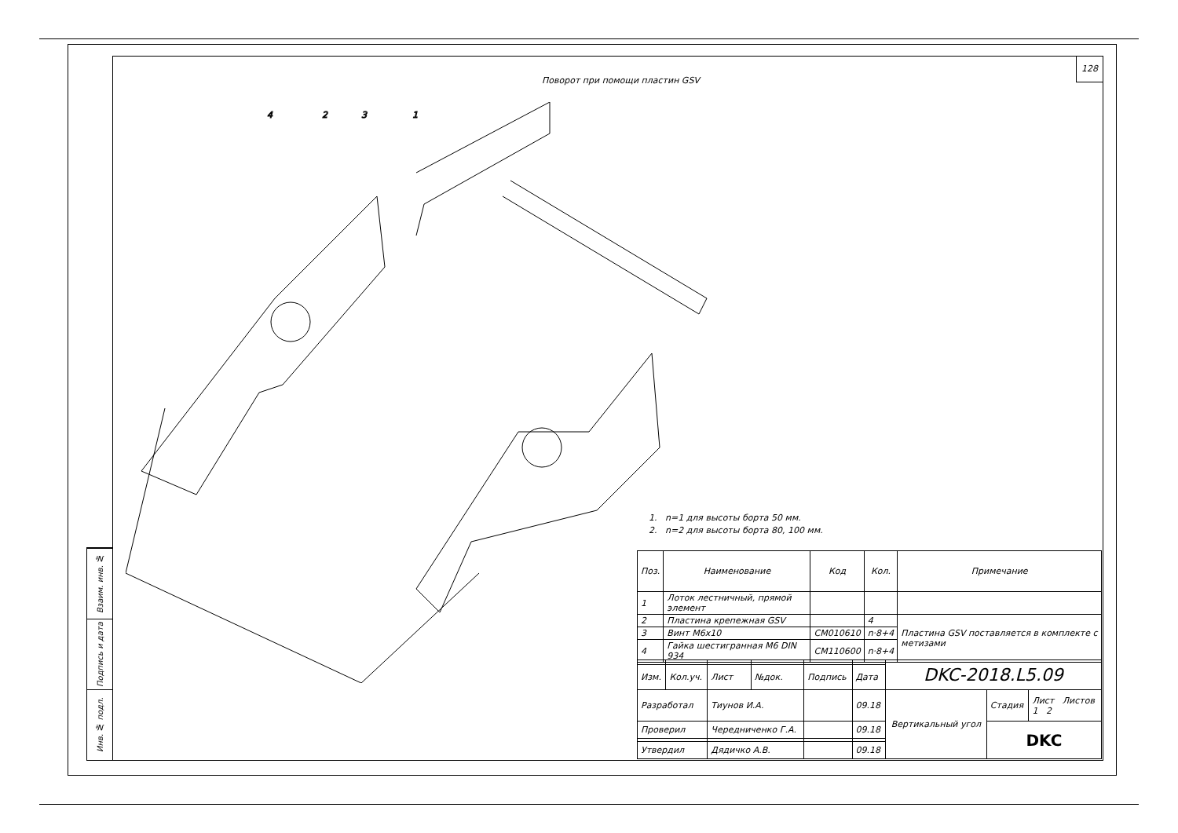Взаим. инв. №
Подпись и дата
Инв. № подл.
128
Поворот при помощи пластин GSV
4
2
3
1
1. n=1 для высоты борта 50 мм.
2. n=2 для высоты борта 80, 100 мм.
| Поз. | Наименование | Код | Кол. | Примечание |
| --- | --- | --- | --- | --- |
| 1 | Лоток лестничный, прямой элемент | | | |
| 2 | Пластина крепежная GSV | | 4 | Пластина GSV поставляется в комплекте с метизами |
| 3 | Винт М6х10 | CM010610 | n·8+4 | |
| 4 | Гайка шестигранная M6 DIN 934 | CM110600 | n·8+4 | |
| | | | | | | DKC-2018.L5.09 | | |
| Изм. | Кол.уч. | Лист | №док. | Подпись | Дата | | | |
| Разработал | | Тиунов И.А. | | | 09.18 | Вертикальный угол | Стадия | Лист Листов 1 2 |
| Проверил | | Чередниченко Г.А. | | | 09.18 | | DKC | |
| Утвердил | | Дядичко А.В. | | | 09.18 | | | |